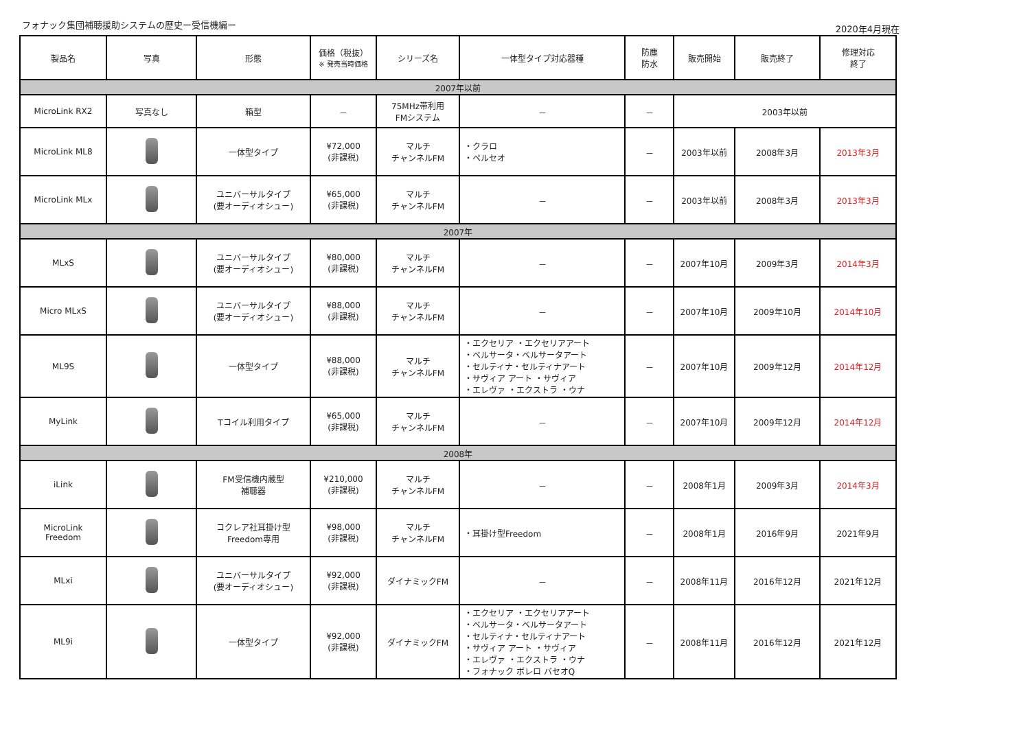フォナック集団補聴援助システムの歴史ー受信機編ー
2020年4月現在
| 製品名 | 写真 | 形態 | 価格（税抜） ※ 発売当時価格 | シリーズ名 | 一体型タイプ対応器種 | 防塵 防水 | 販売開始 | 販売終了 | 修理対応 終了 |
| --- | --- | --- | --- | --- | --- | --- | --- | --- | --- |
| 2007年以前 | | | | | | | | | |
| MicroLink RX2 | 写真なし | 箱型 | － | 75MHz帯利用 FMシステム | － | － | 2003年以前 | | |
| MicroLink ML8 | | 一体型タイプ | ¥72,000 (非課税) | マルチ チャンネルFM | ・クラロ ・ペルセオ | － | 2003年以前 | 2008年3月 | 2013年3月 |
| MicroLink MLx | | ユニバーサルタイプ (要オーディオシュー) | ¥65,000 (非課税) | マルチ チャンネルFM | － | － | 2003年以前 | 2008年3月 | 2013年3月 |
| 2007年 | | | | | | | | | |
| MLxS | | ユニバーサルタイプ (要オーディオシュー) | ¥80,000 (非課税) | マルチ チャンネルFM | － | － | 2007年10月 | 2009年3月 | 2014年3月 |
| Micro MLxS | | ユニバーサルタイプ (要オーディオシュー) | ¥88,000 (非課税) | マルチ チャンネルFM | － | － | 2007年10月 | 2009年10月 | 2014年10月 |
| ML9S | | 一体型タイプ | ¥88,000 (非課税) | マルチ チャンネルFM | ・エクセリア ・エクセリアアート ・ベルサータ・ベルサータアート ・セルティナ・セルティナアート ・サヴィア アート ・サヴィア ・エレヴァ ・エクストラ ・ウナ | － | 2007年10月 | 2009年12月 | 2014年12月 |
| MyLink | | Tコイル利用タイプ | ¥65,000 (非課税) | マルチ チャンネルFM | － | － | 2007年10月 | 2009年12月 | 2014年12月 |
| 2008年 | | | | | | | | | |
| iLink | | FM受信機内蔵型 補聴器 | ¥210,000 (非課税) | マルチ チャンネルFM | － | － | 2008年1月 | 2009年3月 | 2014年3月 |
| MicroLink Freedom | | コクレア社耳掛け型 Freedom専用 | ¥98,000 (非課税) | マルチ チャンネルFM | ・耳掛け型Freedom | － | 2008年1月 | 2016年9月 | 2021年9月 |
| MLxi | | ユニバーサルタイプ (要オーディオシュー) | ¥92,000 (非課税) | ダイナミックFM | － | － | 2008年11月 | 2016年12月 | 2021年12月 |
| ML9i | | 一体型タイプ | ¥92,000 (非課税) | ダイナミックFM | ・エクセリア ・エクセリアアート ・ベルサータ・ベルサータアート ・セルティナ・セルティナアート ・サヴィア アート ・サヴィア ・エレヴァ ・エクストラ ・ウナ ・フォナック ボレロ バセオQ | － | 2008年11月 | 2016年12月 | 2021年12月 |